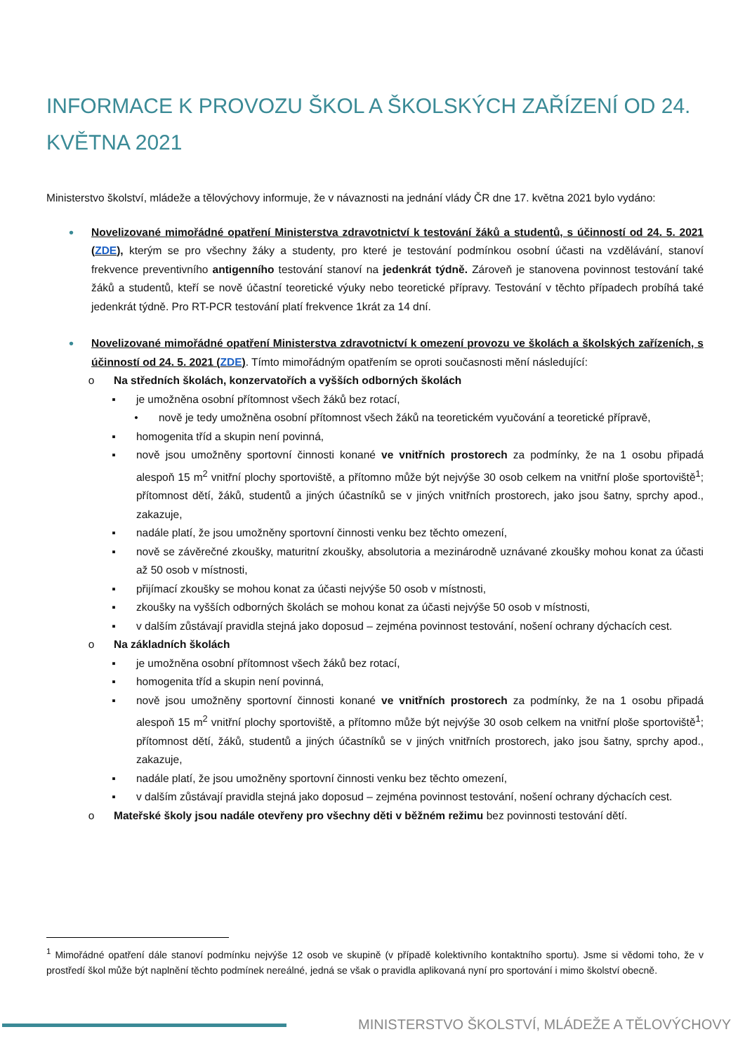INFORMACE K PROVOZU ŠKOL A ŠKOLSKÝCH ZAŘÍZENÍ OD 24. KVĚTNA 2021
Ministerstvo školství, mládeže a tělovýchovy informuje, že v návaznosti na jednání vlády ČR dne 17. května 2021 bylo vydáno:
•
Novelizované mimořádné opatření Ministerstva zdravotnictví k testování žáků a studentů, s účinností od 24. 5. 2021 (ZDE), kterým se pro všechny žáky a studenty, pro které je testování podmínkou osobní účasti na vzdělávání, stanoví frekvence preventivního antigenního testování stanoví na jedenkrát týdně. Zároveň je stanovena povinnost testování také žáků a studentů, kteří se nově účastní teoretické výuky nebo teoretické přípravy. Testování v těchto případech probíhá také jedenkrát týdně. Pro RT-PCR testování platí frekvence 1krát za 14 dní.
•
Novelizované mimořádné opatření Ministerstva zdravotnictví k omezení provozu ve školách a školských zařízeních, s účinností od 24. 5. 2021 (ZDE). Tímto mimořádným opatřením se oproti současnosti mění následující:
o Na středních školách, konzervatořích a vyšších odborných školách
▪ je umožněna osobní přítomnost všech žáků bez rotací,
• nově je tedy umožněna osobní přítomnost všech žáků na teoretickém vyučování a teoretické přípravě,
▪ homogenita tříd a skupin není povinná,
▪ nově jsou umožněny sportovní činnosti konané ve vnitřních prostorech za podmínky, že na 1 osobu připadá alespoň 15 m<sup>2</sup> vnitřní plochy sportoviště, a přítomno může být nejvýše 30 osob celkem na vnitřní ploše sportoviště<sup>1</sup>; přítomnost dětí, žáků, studentů a jiných účastníků se v jiných vnitřních prostorech, jako jsou šatny, sprchy apod., zakazuje,
▪ nadále platí, že jsou umožněny sportovní činnosti venku bez těchto omezení,
▪ nově se závěrečné zkoušky, maturitní zkoušky, absolutoria a mezinárodně uznávané zkoušky mohou konat za účasti až 50 osob v místnosti,
▪ přijímací zkoušky se mohou konat za účasti nejvýše 50 osob v místnosti,
▪ zkoušky na vyšších odborných školách se mohou konat za účasti nejvýše 50 osob v místnosti,
▪ v dalším zůstávají pravidla stejná jako doposud – zejména povinnost testování, nošení ochrany dýchacích cest.
o Na základních školách
▪ je umožněna osobní přítomnost všech žáků bez rotací,
▪ homogenita tříd a skupin není povinná,
▪ nově jsou umožněny sportovní činnosti konané ve vnitřních prostorech za podmínky, že na 1 osobu připadá alespoň 15 m<sup>2</sup> vnitřní plochy sportoviště, a přítomno může být nejvýše 30 osob celkem na vnitřní ploše sportoviště<sup>1</sup>; přítomnost dětí, žáků, studentů a jiných účastníků se v jiných vnitřních prostorech, jako jsou šatny, sprchy apod., zakazuje,
▪ nadále platí, že jsou umožněny sportovní činnosti venku bez těchto omezení,
▪ v dalším zůstávají pravidla stejná jako doposud – zejména povinnost testování, nošení ochrany dýchacích cest.
o Mateřské školy jsou nadále otevřeny pro všechny děti v běžném režimu bez povinnosti testování dětí.
<sup>1</sup> Mimořádné opatření dále stanoví podmínku nejvýše 12 osob ve skupině (v případě kolektivního kontaktního sportu). Jsme si vědomi toho, že v prostředí škol může být naplnění těchto podmínek nereálné, jedná se však o pravidla aplikovaná nyní pro sportování i mimo školství obecně.
MINISTERSTVO ŠKOLSTVÍ, MLÁDEŽE A TĚLOVÝCHOVY